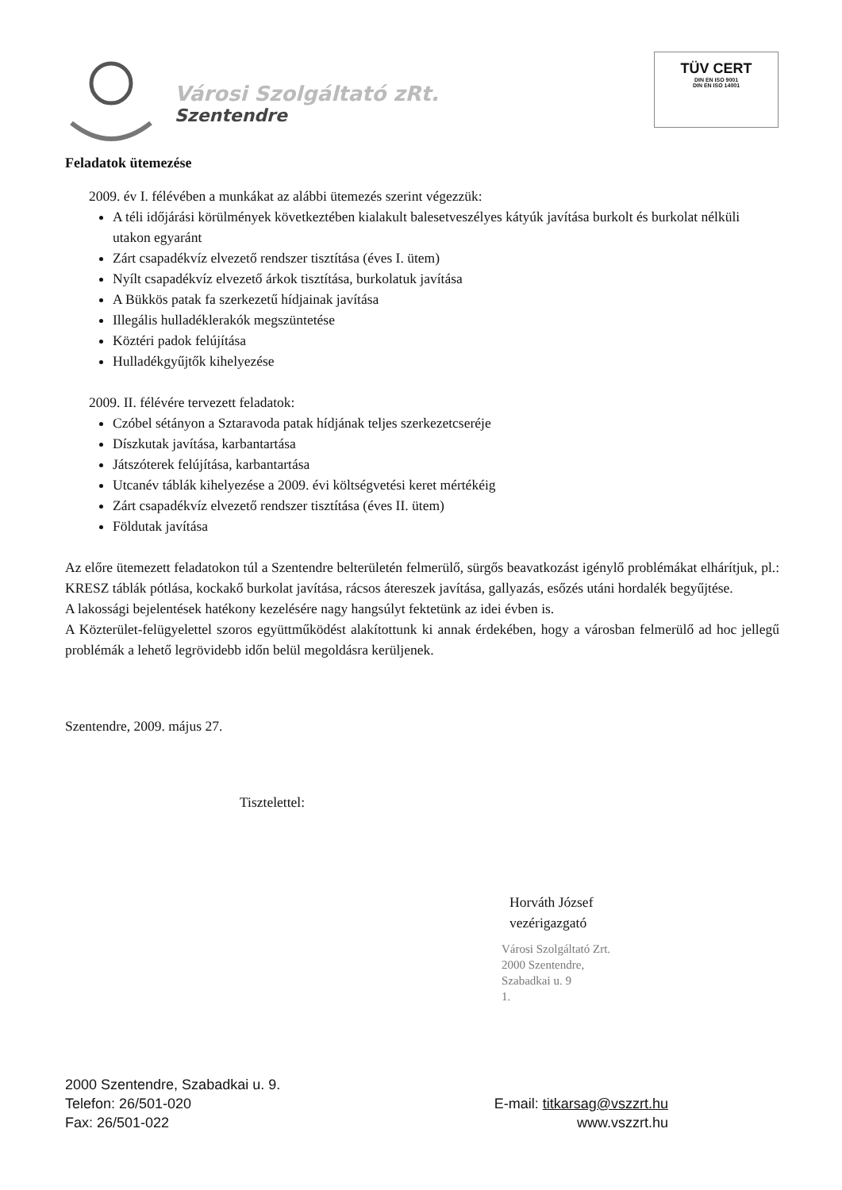Városi Szolgáltató zRt.
Szentendre
TÜV CERT
DIN EN ISO 9001
DIN EN ISO 14001
Feladatok ütemezése
2009. év I. félévében a munkákat az alábbi ütemezés szerint végezzük:
A téli időjárási körülmények következtében kialakult balesetveszélyes kátyúk javítása burkolt és burkolat nélküli utakon egyaránt
Zárt csapadékvíz elvezető rendszer tisztítása (éves I. ütem)
Nyílt csapadékvíz elvezető árkok tisztítása, burkolatuk javítása
A Bükkös patak fa szerkezetű hídjainak javítása
Illegális hulladéklerakók megszüntetése
Köztéri padok felújítása
Hulladékgyűjtők kihelyezése
2009. II. félévére tervezett feladatok:
Czóbel sétányon a Sztaravoda patak hídjának teljes szerkezetcseréje
Díszkutak javítása, karbantartása
Játszóterek felújítása, karbantartása
Utcanév táblák kihelyezése a 2009. évi költségvetési keret mértékéig
Zárt csapadékvíz elvezető rendszer tisztítása (éves II. ütem)
Földutak javítása
Az előre ütemezett feladatokon túl a Szentendre belterületén felmerülő, sürgős beavatkozást igénylő problémákat elhárítjuk, pl.: KRESZ táblák pótlása, kockakő burkolat javítása, rácsos átereszek javítása, gallyazás, esőzés utáni hordalék begyűjtése.
A lakossági bejelentések hatékony kezelésére nagy hangsúlyt fektetünk az idei évben is.
A Közterület-felügyelettel szoros együttműködést alakítottunk ki annak érdekében, hogy a városban felmerülő ad hoc jellegű problémák a lehető legrövidebb időn belül megoldásra kerüljenek.
Szentendre, 2009. május 27.
Tisztelettel:
Horváth József
vezérigazgató
Városi Szolgáltató Zrt.
2000 Szentendre,
Szabadkai u. 9
1.
2000 Szentendre, Szabadkai u. 9.
Telefon: 26/501-020
Fax: 26/501-022
E-mail: titkarsag@vszzrt.hu
www.vszzrt.hu